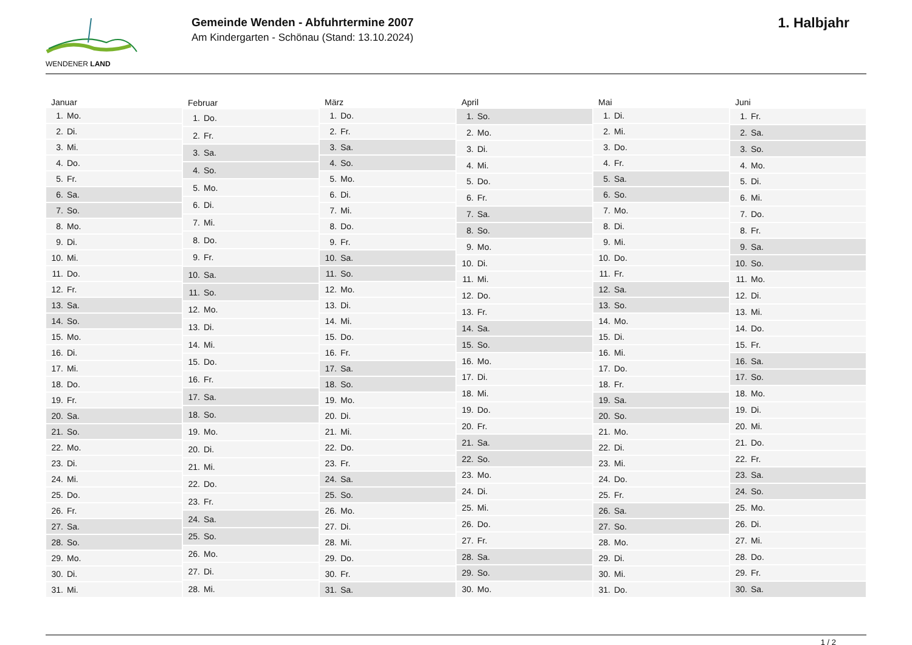WENDENER LAND
Gemeinde Wenden - Abfuhrtermine 2007
Am Kindergarten - Schönau (Stand: 13.10.2024)
1. Halbjahr
| Januar | |
| --- | --- |
| 1. | Mo. |
| 2. | Di. |
| 3. | Mi. |
| 4. | Do. |
| 5. | Fr. |
| 6. | Sa. |
| 7. | So. |
| 8. | Mo. |
| 9. | Di. |
| 10. | Mi. |
| 11. | Do. |
| 12. | Fr. |
| 13. | Sa. |
| 14. | So. |
| 15. | Mo. |
| 16. | Di. |
| 17. | Mi. |
| 18. | Do. |
| 19. | Fr. |
| 20. | Sa. |
| 21. | So. |
| 22. | Mo. |
| 23. | Di. |
| 24. | Mi. |
| 25. | Do. |
| 26. | Fr. |
| 27. | Sa. |
| 28. | So. |
| 29. | Mo. |
| 30. | Di. |
| 31. | Mi. |
| Februar | |
| --- | --- |
| 1. | Do. |
| 2. | Fr. |
| 3. | Sa. |
| 4. | So. |
| 5. | Mo. |
| 6. | Di. |
| 7. | Mi. |
| 8. | Do. |
| 9. | Fr. |
| 10. | Sa. |
| 11. | So. |
| 12. | Mo. |
| 13. | Di. |
| 14. | Mi. |
| 15. | Do. |
| 16. | Fr. |
| 17. | Sa. |
| 18. | So. |
| 19. | Mo. |
| 20. | Di. |
| 21. | Mi. |
| 22. | Do. |
| 23. | Fr. |
| 24. | Sa. |
| 25. | So. |
| 26. | Mo. |
| 27. | Di. |
| 28. | Mi. |
| März | |
| --- | --- |
| 1. | Do. |
| 2. | Fr. |
| 3. | Sa. |
| 4. | So. |
| 5. | Mo. |
| 6. | Di. |
| 7. | Mi. |
| 8. | Do. |
| 9. | Fr. |
| 10. | Sa. |
| 11. | So. |
| 12. | Mo. |
| 13. | Di. |
| 14. | Mi. |
| 15. | Do. |
| 16. | Fr. |
| 17. | Sa. |
| 18. | So. |
| 19. | Mo. |
| 20. | Di. |
| 21. | Mi. |
| 22. | Do. |
| 23. | Fr. |
| 24. | Sa. |
| 25. | So. |
| 26. | Mo. |
| 27. | Di. |
| 28. | Mi. |
| 29. | Do. |
| 30. | Fr. |
| 31. | Sa. |
| April | |
| --- | --- |
| 1. | So. |
| 2. | Mo. |
| 3. | Di. |
| 4. | Mi. |
| 5. | Do. |
| 6. | Fr. |
| 7. | Sa. |
| 8. | So. |
| 9. | Mo. |
| 10. | Di. |
| 11. | Mi. |
| 12. | Do. |
| 13. | Fr. |
| 14. | Sa. |
| 15. | So. |
| 16. | Mo. |
| 17. | Di. |
| 18. | Mi. |
| 19. | Do. |
| 20. | Fr. |
| 21. | Sa. |
| 22. | So. |
| 23. | Mo. |
| 24. | Di. |
| 25. | Mi. |
| 26. | Do. |
| 27. | Fr. |
| 28. | Sa. |
| 29. | So. |
| 30. | Mo. |
| Mai | |
| --- | --- |
| 1. | Di. |
| 2. | Mi. |
| 3. | Do. |
| 4. | Fr. |
| 5. | Sa. |
| 6. | So. |
| 7. | Mo. |
| 8. | Di. |
| 9. | Mi. |
| 10. | Do. |
| 11. | Fr. |
| 12. | Sa. |
| 13. | So. |
| 14. | Mo. |
| 15. | Di. |
| 16. | Mi. |
| 17. | Do. |
| 18. | Fr. |
| 19. | Sa. |
| 20. | So. |
| 21. | Mo. |
| 22. | Di. |
| 23. | Mi. |
| 24. | Do. |
| 25. | Fr. |
| 26. | Sa. |
| 27. | So. |
| 28. | Mo. |
| 29. | Di. |
| 30. | Mi. |
| 31. | Do. |
| Juni | |
| --- | --- |
| 1. | Fr. |
| 2. | Sa. |
| 3. | So. |
| 4. | Mo. |
| 5. | Di. |
| 6. | Mi. |
| 7. | Do. |
| 8. | Fr. |
| 9. | Sa. |
| 10. | So. |
| 11. | Mo. |
| 12. | Di. |
| 13. | Mi. |
| 14. | Do. |
| 15. | Fr. |
| 16. | Sa. |
| 17. | So. |
| 18. | Mo. |
| 19. | Di. |
| 20. | Mi. |
| 21. | Do. |
| 22. | Fr. |
| 23. | Sa. |
| 24. | So. |
| 25. | Mo. |
| 26. | Di. |
| 27. | Mi. |
| 28. | Do. |
| 29. | Fr. |
| 30. | Sa. |
1 / 2